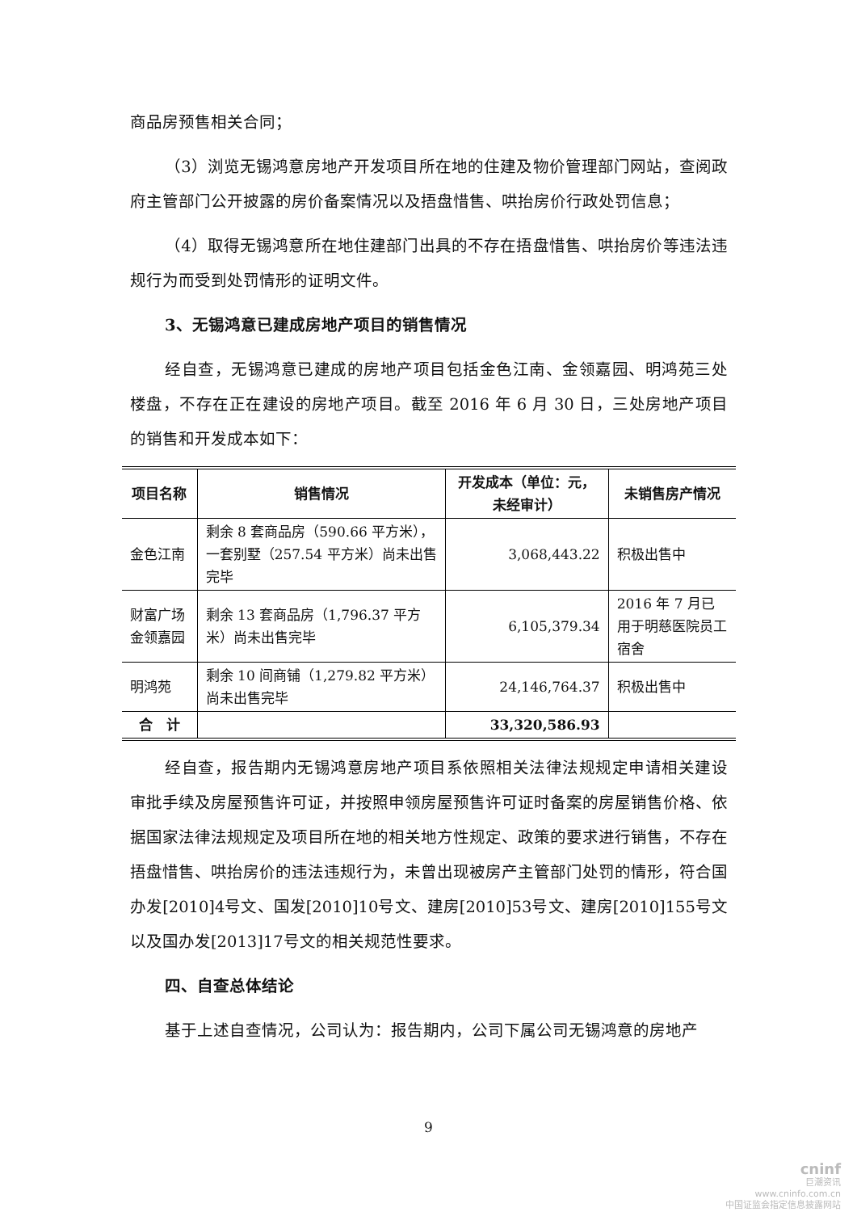商品房预售相关合同；
（3）浏览无锡鸿意房地产开发项目所在地的住建及物价管理部门网站，查阅政府主管部门公开披露的房价备案情况以及捂盘惜售、哄抬房价行政处罚信息；
（4）取得无锡鸿意所在地住建部门出具的不存在捂盘惜售、哄抬房价等违法违规行为而受到处罚情形的证明文件。
3、无锡鸿意已建成房地产项目的销售情况
经自查，无锡鸿意已建成的房地产项目包括金色江南、金领嘉园、明鸿苑三处楼盘，不存在正在建设的房地产项目。截至 2016 年 6 月 30 日，三处房地产项目的销售和开发成本如下：
| 项目名称 | 销售情况 | 开发成本（单位：元，未经审计） | 未销售房产情况 |
| --- | --- | --- | --- |
| 金色江南 | 剩余 8 套商品房（590.66 平方米），一套别墅（257.54 平方米）尚未出售完毕 | 3,068,443.22 | 积极出售中 |
| 财富广场金领嘉园 | 剩余 13 套商品房（1,796.37 平方米）尚未出售完毕 | 6,105,379.34 | 2016 年 7 月已用于明慈医院员工宿舍 |
| 明鸿苑 | 剩余 10 间商铺（1,279.82 平方米）尚未出售完毕 | 24,146,764.37 | 积极出售中 |
| 合 计 | | 33,320,586.93 | |
经自查，报告期内无锡鸿意房地产项目系依照相关法律法规规定申请相关建设审批手续及房屋预售许可证，并按照申领房屋预售许可证时备案的房屋销售价格、依据国家法律法规规定及项目所在地的相关地方性规定、政策的要求进行销售，不存在捂盘惜售、哄抬房价的违法违规行为，未曾出现被房产主管部门处罚的情形，符合国办发[2010]4号文、国发[2010]10号文、建房[2010]53号文、建房[2010]155号文以及国办发[2013]17号文的相关规范性要求。
四、自查总体结论
基于上述自查情况，公司认为：报告期内，公司下属公司无锡鸿意的房地产
9
cninf
巨潮资讯
www.cninfo.com.cn
中国证监会指定信息披露网站